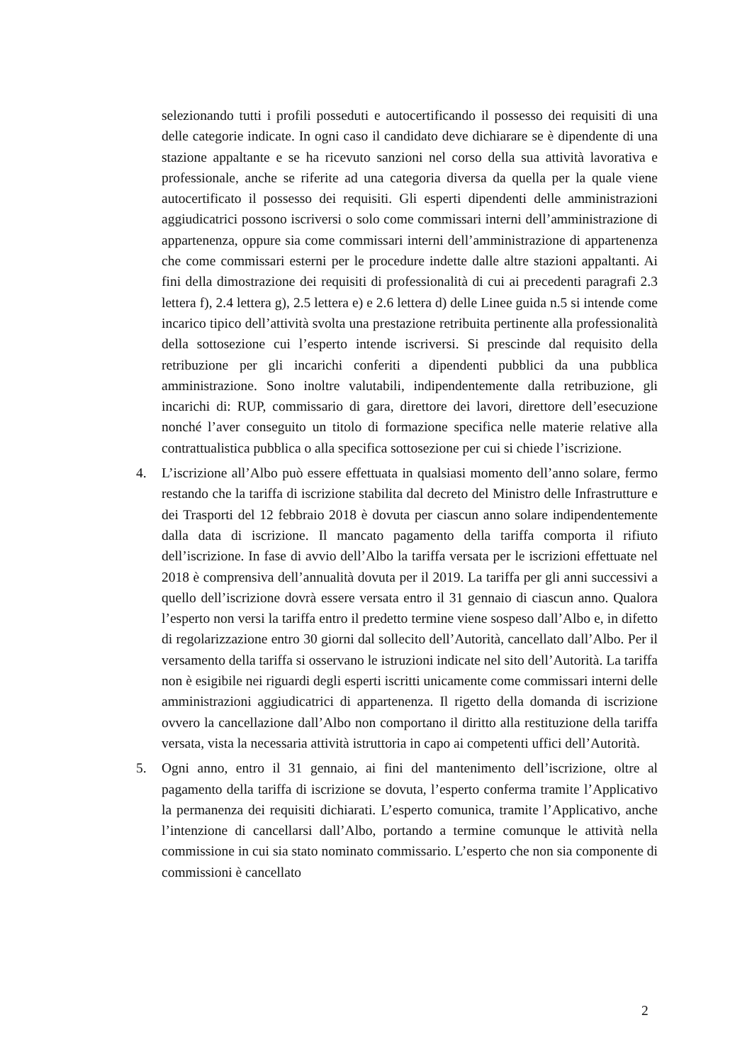selezionando tutti i profili posseduti e autocertificando il possesso dei requisiti di una delle categorie indicate. In ogni caso il candidato deve dichiarare se è dipendente di una stazione appaltante e se ha ricevuto sanzioni nel corso della sua attività lavorativa e professionale, anche se riferite ad una categoria diversa da quella per la quale viene autocertificato il possesso dei requisiti. Gli esperti dipendenti delle amministrazioni aggiudicatrici possono iscriversi o solo come commissari interni dell’amministrazione di appartenenza, oppure sia come commissari interni dell’amministrazione di appartenenza che come commissari esterni per le procedure indette dalle altre stazioni appaltanti. Ai fini della dimostrazione dei requisiti di professionalità di cui ai precedenti paragrafi 2.3 lettera f), 2.4 lettera g), 2.5 lettera e) e 2.6 lettera d) delle Linee guida n.5 si intende come incarico tipico dell’attività svolta una prestazione retribuita pertinente alla professionalità della sottosezione cui l’esperto intende iscriversi. Si prescinde dal requisito della retribuzione per gli incarichi conferiti a dipendenti pubblici da una pubblica amministrazione. Sono inoltre valutabili, indipendentemente dalla retribuzione, gli incarichi di: RUP, commissario di gara, direttore dei lavori, direttore dell’esecuzione nonché l’aver conseguito un titolo di formazione specifica nelle materie relative alla contrattualistica pubblica o alla specifica sottosezione per cui si chiede l’iscrizione.
4. L’iscrizione all’Albo può essere effettuata in qualsiasi momento dell’anno solare, fermo restando che la tariffa di iscrizione stabilita dal decreto del Ministro delle Infrastrutture e dei Trasporti del 12 febbraio 2018 è dovuta per ciascun anno solare indipendentemente dalla data di iscrizione. Il mancato pagamento della tariffa comporta il rifiuto dell’iscrizione. In fase di avvio dell’Albo la tariffa versata per le iscrizioni effettuate nel 2018 è comprensiva dell’annualità dovuta per il 2019. La tariffa per gli anni successivi a quello dell’iscrizione dovrà essere versata entro il 31 gennaio di ciascun anno. Qualora l’esperto non versi la tariffa entro il predetto termine viene sospeso dall’Albo e, in difetto di regolarizzazione entro 30 giorni dal sollecito dell’Autorità, cancellato dall’Albo. Per il versamento della tariffa si osservano le istruzioni indicate nel sito dell’Autorità. La tariffa non è esigibile nei riguardi degli esperti iscritti unicamente come commissari interni delle amministrazioni aggiudicatrici di appartenenza. Il rigetto della domanda di iscrizione ovvero la cancellazione dall’Albo non comportano il diritto alla restituzione della tariffa versata, vista la necessaria attività istruttoria in capo ai competenti uffici dell’Autorità.
5. Ogni anno, entro il 31 gennaio, ai fini del mantenimento dell’iscrizione, oltre al pagamento della tariffa di iscrizione se dovuta, l’esperto conferma tramite l’Applicativo la permanenza dei requisiti dichiarati. L’esperto comunica, tramite l’Applicativo, anche l’intenzione di cancellarsi dall’Albo, portando a termine comunque le attività nella commissione in cui sia stato nominato commissario. L’esperto che non sia componente di commissioni è cancellato
2